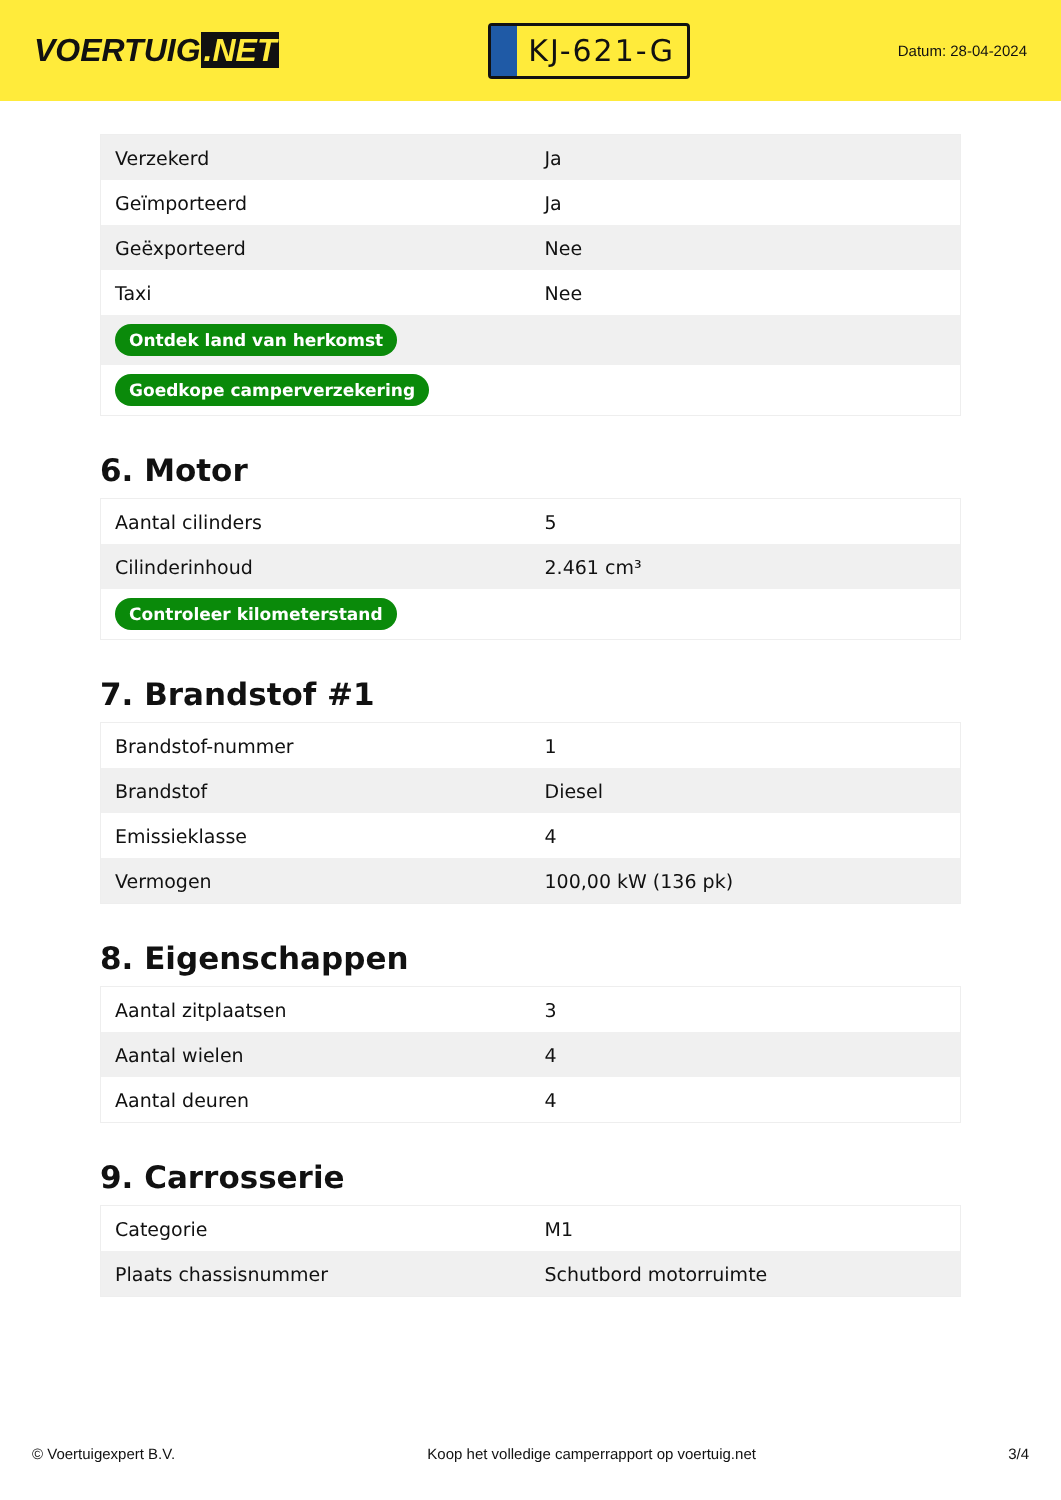VOERTUIG.NET
KJ-621-G
Datum: 28-04-2024
| Verzekerd | Ja |
| Geïmporteerd | Ja |
| Geëxporteerd | Nee |
| Taxi | Nee |
| Ontdek land van herkomst | |
| Goedkope camperverzekering | |
6. Motor
| Aantal cilinders | 5 |
| Cilinderinhoud | 2.461 cm³ |
| Controleer kilometerstand | |
7. Brandstof #1
| Brandstof-nummer | 1 |
| Brandstof | Diesel |
| Emissieklasse | 4 |
| Vermogen | 100,00 kW (136 pk) |
8. Eigenschappen
| Aantal zitplaatsen | 3 |
| Aantal wielen | 4 |
| Aantal deuren | 4 |
9. Carrosserie
| Categorie | M1 |
| Plaats chassisnummer | Schutbord motorruimte |
© Voertuigexpert B.V. Koop het volledige camperrapport op voertuig.net 3/4